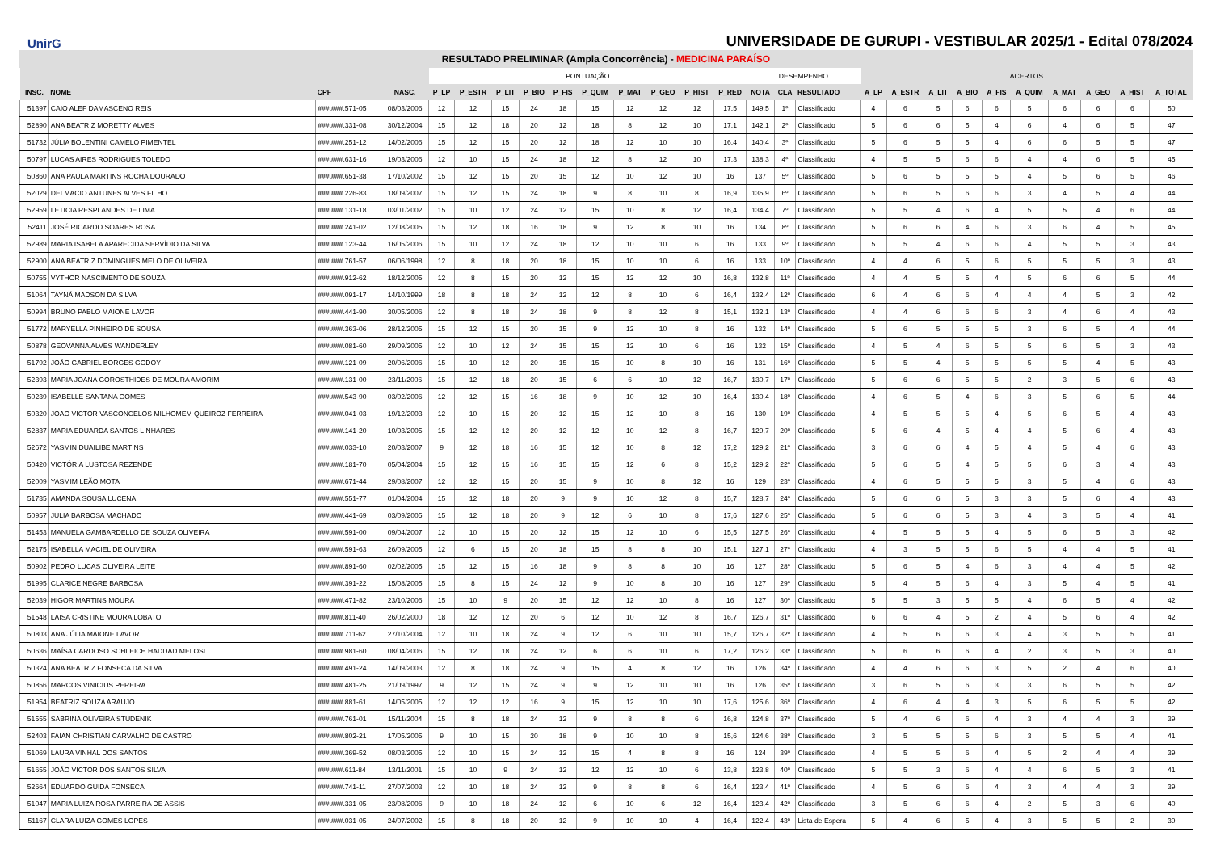UnirG
UNIVERSIDADE DE GURUPI - VESTIBULAR 2025/1 - Edital 078/2024
RESULTADO PRELIMINAR (Ampla Concorrência) - MEDICINA PARAÍSO
| | | | | PONTUAÇÃO | | | | | | | | | | DESEMPENHO | | | ACERTOS | | | | | | | | | |
| --- | --- | --- | --- | --- | --- | --- | --- | --- | --- | --- | --- | --- | --- | --- | --- | --- | --- | --- | --- | --- | --- | --- | --- | --- | --- | --- |
| INSC. | NOME | CPF | NASC. | P_LP | P_ESTR | P_LIT | P_BIO | P_FIS | P_QUIM | P_MAT | P_GEO | P_HIST | P_RED | NOTA | CLA | RESULTADO | A_LP | A_ESTR | A_LIT | A_BIO | A_FIS | A_QUIM | A_MAT | A_GEO | A_HIST | A_TOTAL |
| 51397 | CAIO ALEF DAMASCENO REIS | ###.###.571-05 | 08/03/2006 | 12 | 12 | 15 | 24 | 18 | 15 | 12 | 12 | 12 | 17,5 | 149,5 | 1º | Classificado | 4 | 6 | 5 | 6 | 6 | 5 | 6 | 6 | 6 | 50 |
| 52890 | ANA BEATRIZ MORETTY ALVES | ###.###.331-08 | 30/12/2004 | 15 | 12 | 18 | 20 | 12 | 18 | 8 | 12 | 10 | 17,1 | 142,1 | 2º | Classificado | 5 | 6 | 6 | 5 | 4 | 6 | 4 | 6 | 5 | 47 |
| 51732 | JÚLIA BOLENTINI CAMELO PIMENTEL | ###.###.251-12 | 14/02/2006 | 15 | 12 | 15 | 20 | 12 | 18 | 12 | 10 | 10 | 16,4 | 140,4 | 3º | Classificado | 5 | 6 | 5 | 5 | 4 | 6 | 6 | 5 | 5 | 47 |
| 50797 | LUCAS AIRES RODRIGUES TOLEDO | ###.###.631-16 | 19/03/2006 | 12 | 10 | 15 | 24 | 18 | 12 | 8 | 12 | 10 | 17,3 | 138,3 | 4º | Classificado | 4 | 5 | 5 | 6 | 6 | 4 | 4 | 6 | 5 | 45 |
| 50860 | ANA PAULA MARTINS ROCHA DOURADO | ###.###.651-38 | 17/10/2002 | 15 | 12 | 15 | 20 | 15 | 12 | 10 | 12 | 10 | 16 | 137 | 5º | Classificado | 5 | 6 | 5 | 5 | 5 | 4 | 5 | 6 | 5 | 46 |
| 52029 | DELMACIO ANTUNES ALVES FILHO | ###.###.226-83 | 18/09/2007 | 15 | 12 | 15 | 24 | 18 | 9 | 8 | 10 | 8 | 16,9 | 135,9 | 6º | Classificado | 5 | 6 | 5 | 6 | 6 | 3 | 4 | 5 | 4 | 44 |
| 52959 | LETICIA RESPLANDES DE LIMA | ###.###.131-18 | 03/01/2002 | 15 | 10 | 12 | 24 | 12 | 15 | 10 | 8 | 12 | 16,4 | 134,4 | 7º | Classificado | 5 | 5 | 4 | 6 | 4 | 5 | 5 | 4 | 6 | 44 |
| 52411 | JOSÉ RICARDO SOARES ROSA | ###.###.241-02 | 12/08/2005 | 15 | 12 | 18 | 16 | 18 | 9 | 12 | 8 | 10 | 16 | 134 | 8º | Classificado | 5 | 6 | 6 | 4 | 6 | 3 | 6 | 4 | 5 | 45 |
| 52989 | MARIA ISABELA APARECIDA SERVÍDIO DA SILVA | ###.###.123-44 | 16/05/2006 | 15 | 10 | 12 | 24 | 18 | 12 | 10 | 10 | 6 | 16 | 133 | 9º | Classificado | 5 | 5 | 4 | 6 | 6 | 4 | 5 | 5 | 3 | 43 |
| 52900 | ANA BEATRIZ DOMINGUES MELO DE OLIVEIRA | ###.###.761-57 | 06/06/1998 | 12 | 8 | 18 | 20 | 18 | 15 | 10 | 10 | 6 | 16 | 133 | 10º | Classificado | 4 | 4 | 6 | 5 | 6 | 5 | 5 | 5 | 3 | 43 |
| 50755 | VYTHOR NASCIMENTO DE SOUZA | ###.###.912-62 | 18/12/2005 | 12 | 8 | 15 | 20 | 12 | 15 | 12 | 12 | 10 | 16,8 | 132,8 | 11º | Classificado | 4 | 4 | 5 | 5 | 4 | 5 | 6 | 6 | 5 | 44 |
| 51064 | TAYNÁ MADSON DA SILVA | ###.###.091-17 | 14/10/1999 | 18 | 8 | 18 | 24 | 12 | 12 | 8 | 10 | 6 | 16,4 | 132,4 | 12º | Classificado | 6 | 4 | 6 | 6 | 4 | 4 | 4 | 5 | 3 | 42 |
| 50994 | BRUNO PABLO MAIONE LAVOR | ###.###.441-90 | 30/05/2006 | 12 | 8 | 18 | 24 | 18 | 9 | 8 | 12 | 8 | 15,1 | 132,1 | 13º | Classificado | 4 | 4 | 6 | 6 | 6 | 3 | 4 | 6 | 4 | 43 |
| 51772 | MARYELLA PINHEIRO DE SOUSA | ###.###.363-06 | 28/12/2005 | 15 | 12 | 15 | 20 | 15 | 9 | 12 | 10 | 8 | 16 | 132 | 14º | Classificado | 5 | 6 | 5 | 5 | 5 | 3 | 6 | 5 | 4 | 44 |
| 50878 | GEOVANNA ALVES WANDERLEY | ###.###.081-60 | 29/09/2005 | 12 | 10 | 12 | 24 | 15 | 15 | 12 | 10 | 6 | 16 | 132 | 15º | Classificado | 4 | 5 | 4 | 6 | 5 | 5 | 6 | 5 | 3 | 43 |
| 51792 | JOÃO GABRIEL BORGES GODOY | ###.###.121-09 | 20/06/2006 | 15 | 10 | 12 | 20 | 15 | 15 | 10 | 8 | 10 | 16 | 131 | 16º | Classificado | 5 | 5 | 4 | 5 | 5 | 5 | 5 | 4 | 5 | 43 |
| 52393 | MARIA JOANA GOROSTHIDES DE MOURA AMORIM | ###.###.131-00 | 23/11/2006 | 15 | 12 | 18 | 20 | 15 | 6 | 6 | 10 | 12 | 16,7 | 130,7 | 17º | Classificado | 5 | 6 | 6 | 5 | 5 | 2 | 3 | 5 | 6 | 43 |
| 50239 | ISABELLE SANTANA GOMES | ###.###.543-90 | 03/02/2006 | 12 | 12 | 15 | 16 | 18 | 9 | 10 | 12 | 10 | 16,4 | 130,4 | 18º | Classificado | 4 | 6 | 5 | 4 | 6 | 3 | 5 | 6 | 5 | 44 |
| 50320 | JOAO VICTOR VASCONCELOS MILHOMEM QUEIROZ FERREIRA | ###.###.041-03 | 19/12/2003 | 12 | 10 | 15 | 20 | 12 | 15 | 12 | 10 | 8 | 16 | 130 | 19º | Classificado | 4 | 5 | 5 | 5 | 4 | 5 | 6 | 5 | 4 | 43 |
| 52837 | MARIA EDUARDA SANTOS LINHARES | ###.###.141-20 | 10/03/2005 | 15 | 12 | 12 | 20 | 12 | 12 | 10 | 12 | 8 | 16,7 | 129,7 | 20º | Classificado | 5 | 6 | 4 | 5 | 4 | 4 | 5 | 6 | 4 | 43 |
| 52672 | YASMIN DUAILIBE MARTINS | ###.###.033-10 | 20/03/2007 | 9 | 12 | 18 | 16 | 15 | 12 | 10 | 8 | 12 | 17,2 | 129,2 | 21º | Classificado | 3 | 6 | 6 | 4 | 5 | 4 | 5 | 4 | 6 | 43 |
| 50420 | VICTÓRIA LUSTOSA REZENDE | ###.###.181-70 | 05/04/2004 | 15 | 12 | 15 | 16 | 15 | 15 | 12 | 6 | 8 | 15,2 | 129,2 | 22º | Classificado | 5 | 6 | 5 | 4 | 5 | 5 | 6 | 3 | 4 | 43 |
| 52009 | YASMIM LEÃO MOTA | ###.###.671-44 | 29/08/2007 | 12 | 12 | 15 | 20 | 15 | 9 | 10 | 8 | 12 | 16 | 129 | 23º | Classificado | 4 | 6 | 5 | 5 | 5 | 3 | 5 | 4 | 6 | 43 |
| 51735 | AMANDA SOUSA LUCENA | ###.###.551-77 | 01/04/2004 | 15 | 12 | 18 | 20 | 9 | 9 | 10 | 12 | 8 | 15,7 | 128,7 | 24º | Classificado | 5 | 6 | 6 | 5 | 3 | 3 | 5 | 6 | 4 | 43 |
| 50957 | JULIA BARBOSA MACHADO | ###.###.441-69 | 03/09/2005 | 15 | 12 | 18 | 20 | 9 | 12 | 6 | 10 | 8 | 17,6 | 127,6 | 25º | Classificado | 5 | 6 | 6 | 5 | 3 | 4 | 3 | 5 | 4 | 41 |
| 51453 | MANUELA GAMBARDELLO DE SOUZA OLIVEIRA | ###.###.591-00 | 09/04/2007 | 12 | 10 | 15 | 20 | 12 | 15 | 12 | 10 | 6 | 15,5 | 127,5 | 26º | Classificado | 4 | 5 | 5 | 5 | 4 | 5 | 6 | 5 | 3 | 42 |
| 52175 | ISABELLA MACIEL DE OLIVEIRA | ###.###.591-63 | 26/09/2005 | 12 | 6 | 15 | 20 | 18 | 15 | 8 | 8 | 10 | 15,1 | 127,1 | 27º | Classificado | 4 | 3 | 5 | 5 | 6 | 5 | 4 | 4 | 5 | 41 |
| 50902 | PEDRO LUCAS OLIVEIRA LEITE | ###.###.891-60 | 02/02/2005 | 15 | 12 | 15 | 16 | 18 | 9 | 8 | 8 | 10 | 16 | 127 | 28º | Classificado | 5 | 6 | 5 | 4 | 6 | 3 | 4 | 4 | 5 | 42 |
| 51995 | CLARICE NEGRE BARBOSA | ###.###.391-22 | 15/08/2005 | 15 | 8 | 15 | 24 | 12 | 9 | 10 | 8 | 10 | 16 | 127 | 29º | Classificado | 5 | 4 | 5 | 6 | 4 | 3 | 5 | 4 | 5 | 41 |
| 52039 | HIGOR MARTINS MOURA | ###.###.471-82 | 23/10/2006 | 15 | 10 | 9 | 20 | 15 | 12 | 12 | 10 | 8 | 16 | 127 | 30º | Classificado | 5 | 5 | 3 | 5 | 5 | 4 | 6 | 5 | 4 | 42 |
| 51548 | LAISA CRISTINE MOURA LOBATO | ###.###.811-40 | 26/02/2000 | 18 | 12 | 12 | 20 | 6 | 12 | 10 | 12 | 8 | 16,7 | 126,7 | 31º | Classificado | 6 | 6 | 4 | 5 | 2 | 4 | 5 | 6 | 4 | 42 |
| 50803 | ANA JÚLIA MAIONE LAVOR | ###.###.711-62 | 27/10/2004 | 12 | 10 | 18 | 24 | 9 | 12 | 6 | 10 | 10 | 15,7 | 126,7 | 32º | Classificado | 4 | 5 | 6 | 6 | 3 | 4 | 3 | 5 | 5 | 41 |
| 50636 | MAÍSA CARDOSO SCHLEICH HADDAD MELOSI | ###.###.981-60 | 08/04/2006 | 15 | 12 | 18 | 24 | 12 | 6 | 6 | 10 | 6 | 17,2 | 126,2 | 33º | Classificado | 5 | 6 | 6 | 6 | 4 | 2 | 3 | 5 | 3 | 40 |
| 50324 | ANA BEATRIZ FONSECA DA SILVA | ###.###.491-24 | 14/09/2003 | 12 | 8 | 18 | 24 | 9 | 15 | 4 | 8 | 12 | 16 | 126 | 34º | Classificado | 4 | 4 | 6 | 6 | 3 | 5 | 2 | 4 | 6 | 40 |
| 50856 | MARCOS VINICIUS PEREIRA | ###.###.481-25 | 21/09/1997 | 9 | 12 | 15 | 24 | 9 | 9 | 12 | 10 | 10 | 16 | 126 | 35º | Classificado | 3 | 6 | 5 | 6 | 3 | 3 | 6 | 5 | 5 | 42 |
| 51954 | BEATRIZ SOUZA ARAUJO | ###.###.881-61 | 14/05/2005 | 12 | 12 | 12 | 16 | 9 | 15 | 12 | 10 | 10 | 17,6 | 125,6 | 36º | Classificado | 4 | 6 | 4 | 4 | 3 | 5 | 6 | 5 | 5 | 42 |
| 51555 | SABRINA OLIVEIRA STUDENIK | ###.###.761-01 | 15/11/2004 | 15 | 8 | 18 | 24 | 12 | 9 | 8 | 8 | 6 | 16,8 | 124,8 | 37º | Classificado | 5 | 4 | 6 | 6 | 4 | 3 | 4 | 4 | 3 | 39 |
| 52403 | FAIAN CHRISTIAN CARVALHO DE CASTRO | ###.###.802-21 | 17/05/2005 | 9 | 10 | 15 | 20 | 18 | 9 | 10 | 10 | 8 | 15,6 | 124,6 | 38º | Classificado | 3 | 5 | 5 | 5 | 6 | 3 | 5 | 5 | 4 | 41 |
| 51069 | LAURA VINHAL DOS SANTOS | ###.###.369-52 | 08/03/2005 | 12 | 10 | 15 | 24 | 12 | 15 | 4 | 8 | 8 | 16 | 124 | 39º | Classificado | 4 | 5 | 5 | 6 | 4 | 5 | 2 | 4 | 4 | 39 |
| 51655 | JOÃO VICTOR DOS SANTOS SILVA | ###.###.611-84 | 13/11/2001 | 15 | 10 | 9 | 24 | 12 | 12 | 12 | 10 | 6 | 13,8 | 123,8 | 40º | Classificado | 5 | 5 | 3 | 6 | 4 | 4 | 6 | 5 | 3 | 41 |
| 52664 | EDUARDO GUIDA FONSECA | ###.###.741-11 | 27/07/2003 | 12 | 10 | 18 | 24 | 12 | 9 | 8 | 8 | 6 | 16,4 | 123,4 | 41º | Classificado | 4 | 5 | 6 | 6 | 4 | 3 | 4 | 4 | 3 | 39 |
| 51047 | MARIA LUIZA ROSA PARREIRA DE ASSIS | ###.###.331-05 | 23/08/2006 | 9 | 10 | 18 | 24 | 12 | 6 | 10 | 6 | 12 | 16,4 | 123,4 | 42º | Classificado | 3 | 5 | 6 | 6 | 4 | 2 | 5 | 3 | 6 | 40 |
| 51167 | CLARA LUIZA GOMES LOPES | ###.###.031-05 | 24/07/2002 | 15 | 8 | 18 | 20 | 12 | 9 | 10 | 10 | 4 | 16,4 | 122,4 | 43º | Lista de Espera | 5 | 4 | 6 | 5 | 4 | 3 | 5 | 5 | 2 | 39 |